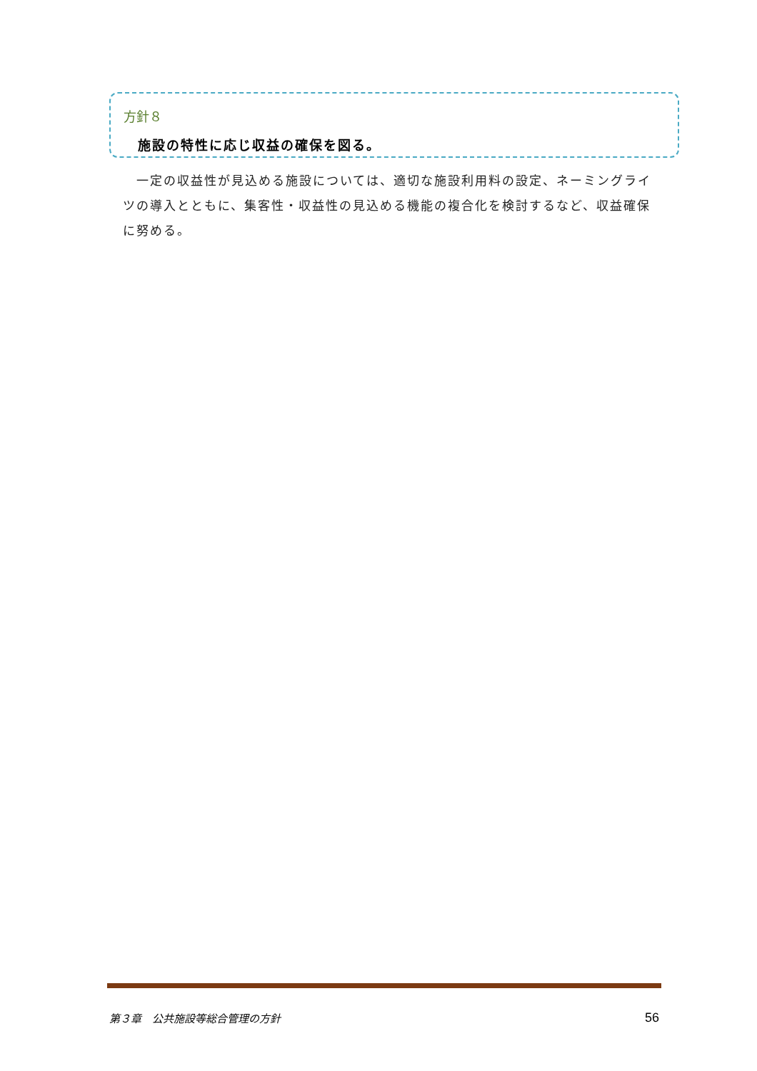方針８
施設の特性に応じ収益の確保を図る。
　一定の収益性が見込める施設については、適切な施設利用料の設定、ネーミングライツの導入とともに、集客性・収益性の見込める機能の複合化を検討するなど、収益確保に努める。
第３章　公共施設等総合管理の方針 56